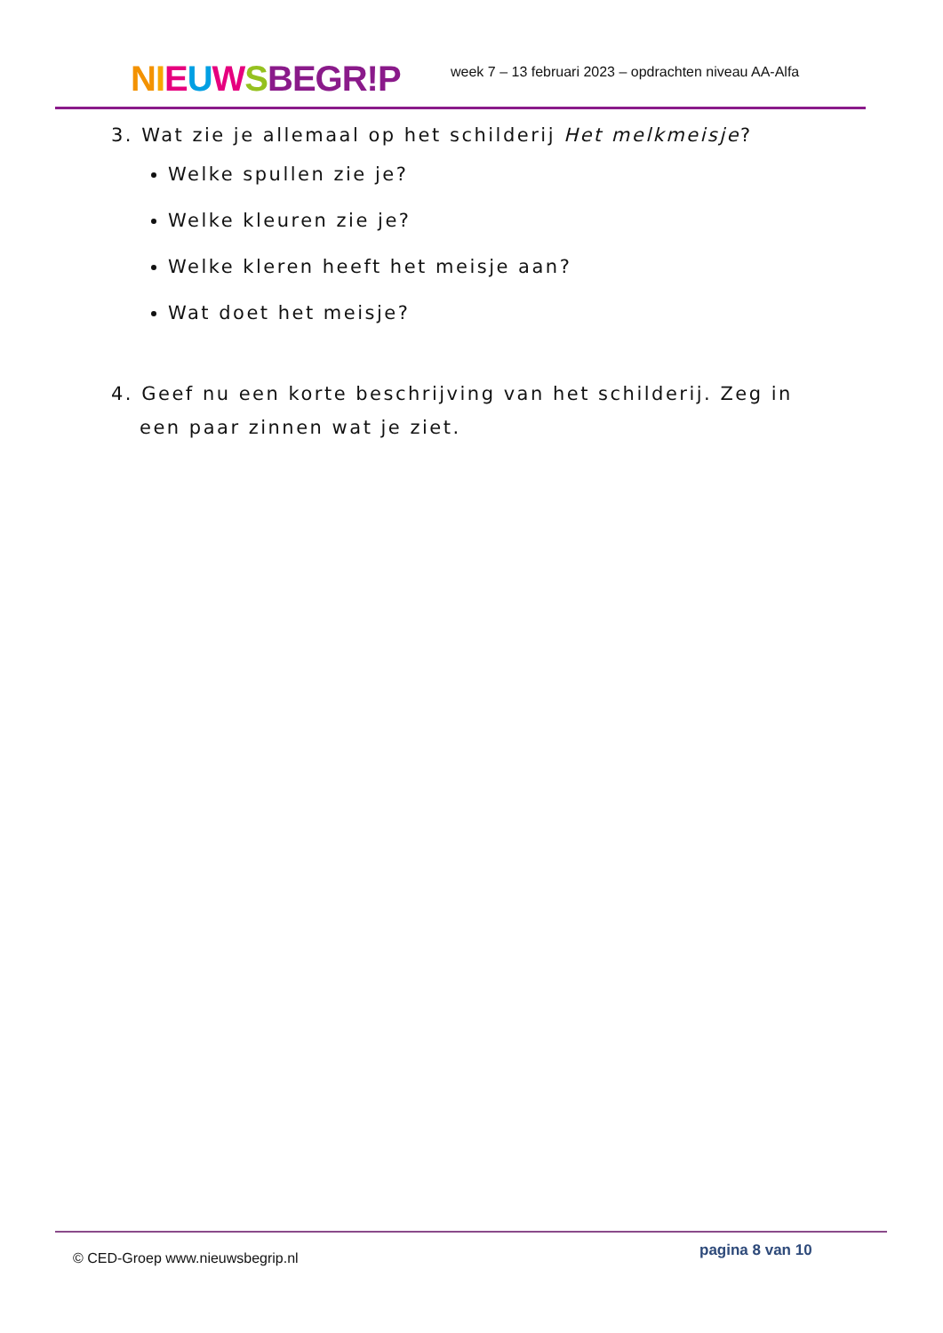NIEUWSBEGR!P
week 7 – 13 februari 2023 – opdrachten niveau AA-Alfa
3. Wat zie je allemaal op het schilderij Het melkmeisje?
Welke spullen zie je?
Welke kleuren zie je?
Welke kleren heeft het meisje aan?
Wat doet het meisje?
4. Geef nu een korte beschrijving van het schilderij. Zeg in een paar zinnen wat je ziet.
© CED-Groep www.nieuwsbegrip.nl
pagina 8 van 10